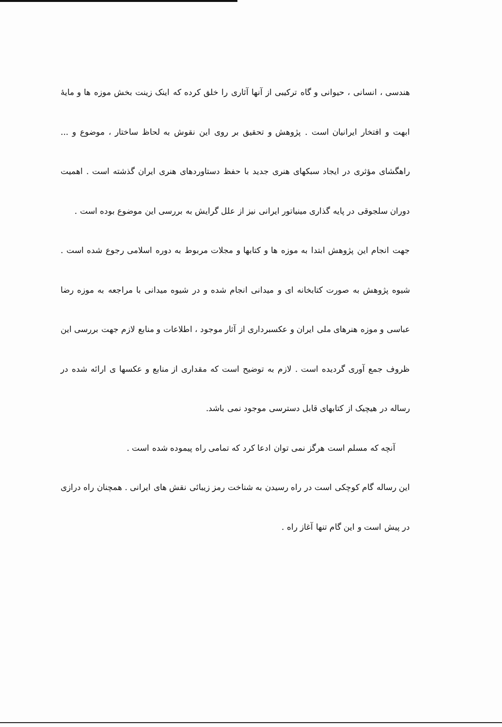هندسی ، انسانی ، حیوانی و گاه ترکیبی از آنها آثاری را خلق کرده که اینک زینت بخش موزه ها و مایهٔ ابهت و افتخار ایرانیان است . پژوهش و تحقیق بر روی این نقوش به لحاظ ساختار ، موضوع و ... راهگشای مؤثری در ایجاد سبکهای هنری جدید با حفظ دستاوردهای هنری ایران گذشته است . اهمیت دوران سلجوقی در پایه گذاری مینیاتور ایرانی نیز از علل گرایش به بررسی این موضوع بوده است .
جهت انجام این پژوهش ابتدا به موزه ها و کتابها و مجلات مربوط به دوره اسلامی رجوع شده است . شیوه پژوهش به صورت کتابخانه ای و میدانی انجام شده و در شیوه میدانی با مراجعه به موزه رضا عباسی و موزه هنرهای ملی ایران و عکسبرداری از آثار موجود ، اطلاعات و منابع لازم جهت بررسی این ظروف جمع آوری گردیده است . لازم به توضیح است که مقداری از منابع و عکسها ی ارائه شده در رساله در هیچیک از کتابهای قابل دسترسی موجود نمی باشد.
آنچه که مسلم است هرگز نمی توان ادعا کرد که تمامی راه پیموده شده است .
این رساله گام کوچکی است در راه رسیدن به شناخت رمز زیبائی نقش های ایرانی . همچنان راه درازی در پیش است و این گام تنها آغاز راه .